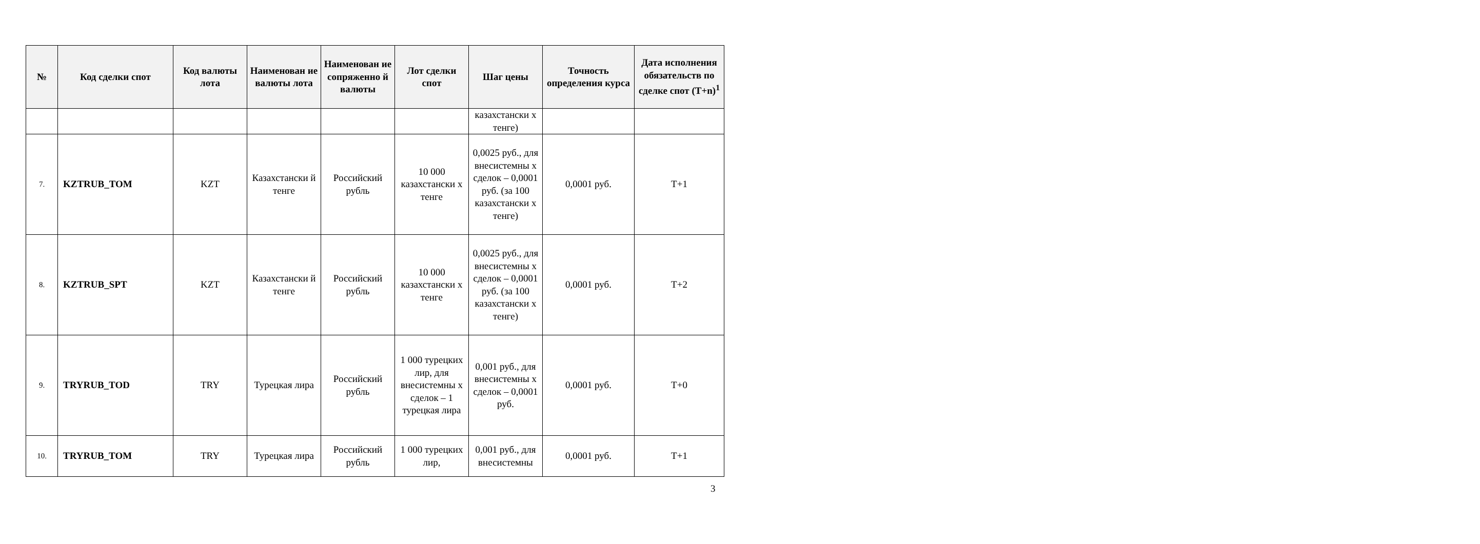| № | Код сделки спот | Код валюты лота | Наименован ие валюты лота | Наименован ие сопряженно й валюты | Лот сделки спот | Шаг цены | Точность определения курса | Дата исполнения обязательств по сделке спот (T+n)<sup>1</sup> |
| --- | --- | --- | --- | --- | --- | --- | --- | --- |
| | | | | | | казахстански х тенге) | | |
| 7. | KZTRUB_TOM | KZT | Казахстански й тенге | Российский рубль | 10 000 казахстански х тенге | 0,0025 руб., для внесистемны х сделок – 0,0001 руб. (за 100 казахстански х тенге) | 0,0001 руб. | T+1 |
| 8. | KZTRUB_SPT | KZT | Казахстански й тенге | Российский рубль | 10 000 казахстански х тенге | 0,0025 руб., для внесистемны х сделок – 0,0001 руб. (за 100 казахстански х тенге) | 0,0001 руб. | T+2 |
| 9. | TRYRUB_TOD | TRY | Турецкая лира | Российский рубль | 1 000 турецких лир, для внесистемны х сделок – 1 турецкая лира | 0,001 руб., для внесистемны х сделок – 0,0001 руб. | 0,0001 руб. | T+0 |
| 10. | TRYRUB_TOM | TRY | Турецкая лира | Российский рубль | 1 000 турецких лир, | 0,001 руб., для внесистемны | 0,0001 руб. | T+1 |
3